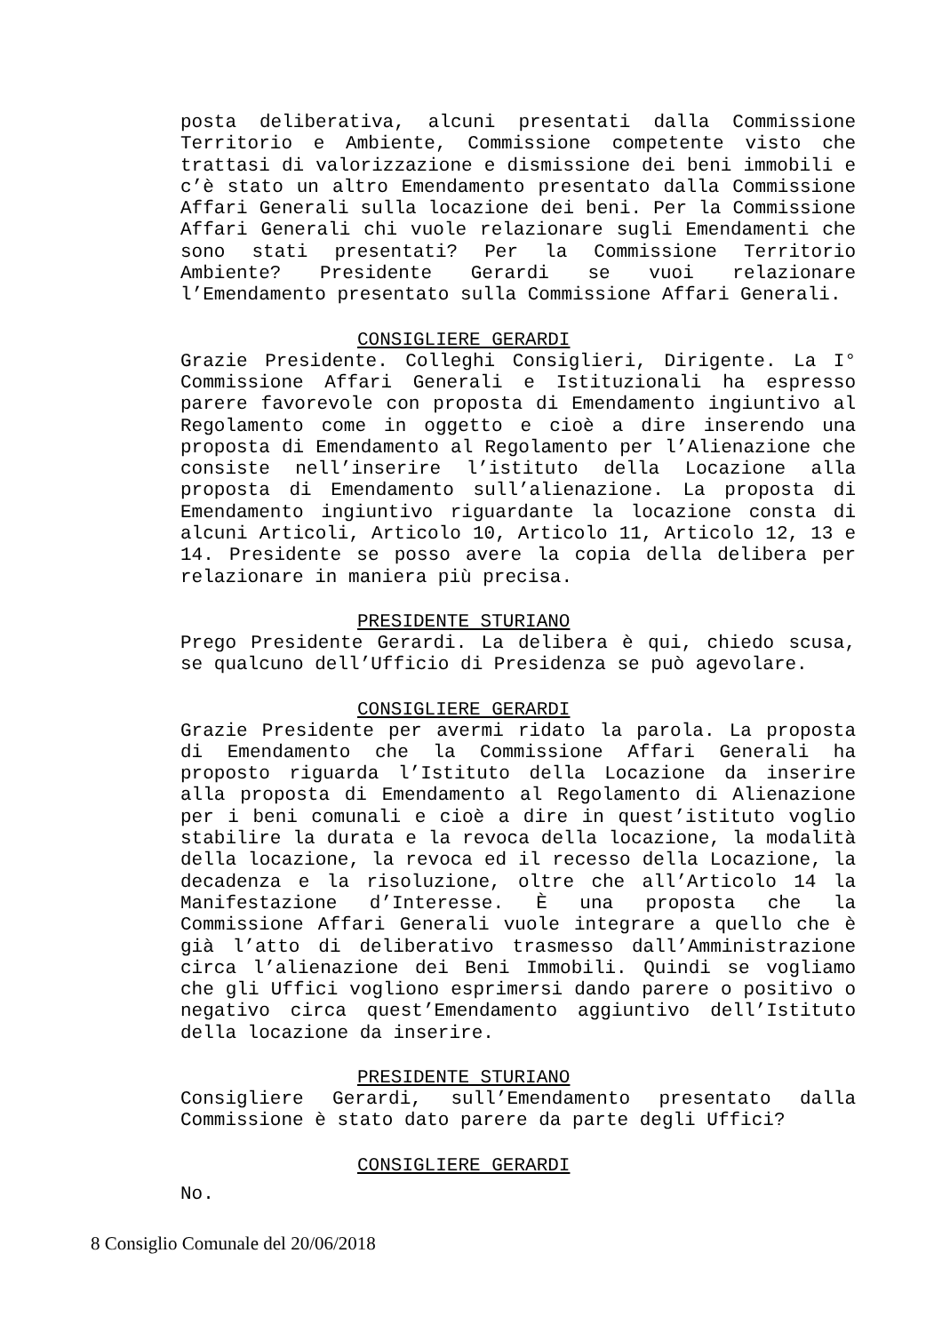posta deliberativa, alcuni presentati dalla Commissione Territorio e Ambiente, Commissione competente visto che trattasi di valorizzazione e dismissione dei beni immobili e c’è stato un altro Emendamento presentato dalla Commissione Affari Generali sulla locazione dei beni. Per la Commissione Affari Generali chi vuole relazionare sugli Emendamenti che sono stati presentati? Per la Commissione Territorio Ambiente? Presidente Gerardi se vuoi relazionare l’Emendamento presentato sulla Commissione Affari Generali.
CONSIGLIERE GERARDI
Grazie Presidente. Colleghi Consiglieri, Dirigente. La I° Commissione Affari Generali e Istituzionali ha espresso parere favorevole con proposta di Emendamento ingiuntivo al Regolamento come in oggetto e cioè a dire inserendo una proposta di Emendamento al Regolamento per l’Alienazione che consiste nell’inserire l’istituto della Locazione alla proposta di Emendamento sull’alienazione. La proposta di Emendamento ingiuntivo riguardante la locazione consta di alcuni Articoli, Articolo 10, Articolo 11, Articolo 12, 13 e 14. Presidente se posso avere la copia della delibera per relazionare in maniera più precisa.
PRESIDENTE STURIANO
Prego Presidente Gerardi. La delibera è qui, chiedo scusa, se qualcuno dell’Ufficio di Presidenza se può agevolare.
CONSIGLIERE GERARDI
Grazie Presidente per avermi ridato la parola. La proposta di Emendamento che la Commissione Affari Generali ha proposto riguarda l’Istituto della Locazione da inserire alla proposta di Emendamento al Regolamento di Alienazione per i beni comunali e cioè a dire in quest’istituto voglio stabilire la durata e la revoca della locazione, la modalità della locazione, la revoca ed il recesso della Locazione, la decadenza e la risoluzione, oltre che all’Articolo 14 la Manifestazione d’Interesse. È una proposta che la Commissione Affari Generali vuole integrare a quello che è già l’atto di deliberativo trasmesso dall’Amministrazione circa l’alienazione dei Beni Immobili. Quindi se vogliamo che gli Uffici vogliono esprimersi dando parere o positivo o negativo circa quest’Emendamento aggiuntivo dell’Istituto della locazione da inserire.
PRESIDENTE STURIANO
Consigliere Gerardi, sull’Emendamento presentato dalla Commissione è stato dato parere da parte degli Uffici?
CONSIGLIERE GERARDI
No.
8 Consiglio Comunale del 20/06/2018